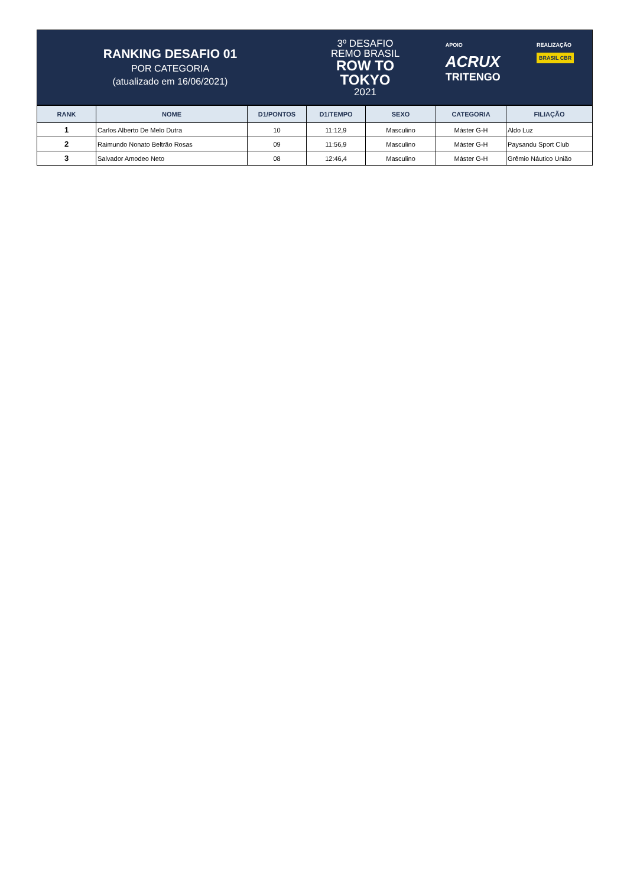RANKING DESAFIO 01
POR CATEGORIA
(atualizado em 16/06/2021)
3º DESAFIO
REMO BRASIL
ROW TO
TOKYO
2021
APOIO
ACRUX
TRITENGO
REALIZAÇÃO
BRASIL CBR
| RANK | NOME | D1/PONTOS | D1/TEMPO | SEXO | CATEGORIA | FILIAÇÃO |
| --- | --- | --- | --- | --- | --- | --- |
| 1 | Carlos Alberto De Melo Dutra | 10 | 11:12,9 | Masculino | Máster G-H | Aldo Luz |
| 2 | Raimundo Nonato Beltrão Rosas | 09 | 11:56,9 | Masculino | Máster G-H | Paysandu Sport Club |
| 3 | Salvador Amodeo Neto | 08 | 12:46,4 | Masculino | Máster G-H | Grêmio Náutico União |